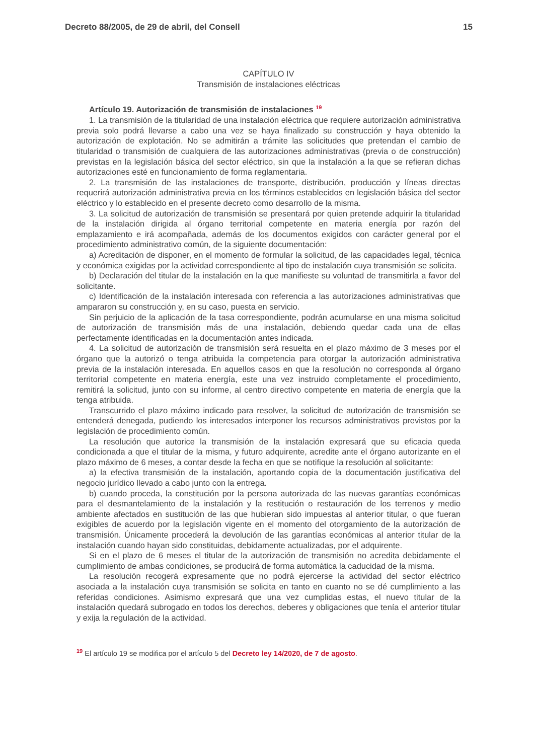Decreto 88/2005, de 29 de abril, del Consell 15
CAPÍTULO IV
Transmisión de instalaciones eléctricas
Artículo 19. Autorización de transmisión de instalaciones <sup>19</sup>
1. La transmisión de la titularidad de una instalación eléctrica que requiere autorización administrativa previa solo podrá llevarse a cabo una vez se haya finalizado su construcción y haya obtenido la autorización de explotación. No se admitirán a trámite las solicitudes que pretendan el cambio de titularidad o transmisión de cualquiera de las autorizaciones administrativas (previa o de construcción) previstas en la legislación básica del sector eléctrico, sin que la instalación a la que se refieran dichas autorizaciones esté en funcionamiento de forma reglamentaria.
2. La transmisión de las instalaciones de transporte, distribución, producción y líneas directas requerirá autorización administrativa previa en los términos establecidos en legislación básica del sector eléctrico y lo establecido en el presente decreto como desarrollo de la misma.
3. La solicitud de autorización de transmisión se presentará por quien pretende adquirir la titularidad de la instalación dirigida al órgano territorial competente en materia energía por razón del emplazamiento e irá acompañada, además de los documentos exigidos con carácter general por el procedimiento administrativo común, de la siguiente documentación:
a) Acreditación de disponer, en el momento de formular la solicitud, de las capacidades legal, técnica y económica exigidas por la actividad correspondiente al tipo de instalación cuya transmisión se solicita.
b) Declaración del titular de la instalación en la que manifieste su voluntad de transmitirla a favor del solicitante.
c) Identificación de la instalación interesada con referencia a las autorizaciones administrativas que ampararon su construcción y, en su caso, puesta en servicio.
Sin perjuicio de la aplicación de la tasa correspondiente, podrán acumularse en una misma solicitud de autorización de transmisión más de una instalación, debiendo quedar cada una de ellas perfectamente identificadas en la documentación antes indicada.
4. La solicitud de autorización de transmisión será resuelta en el plazo máximo de 3 meses por el órgano que la autorizó o tenga atribuida la competencia para otorgar la autorización administrativa previa de la instalación interesada. En aquellos casos en que la resolución no corresponda al órgano territorial competente en materia energía, este una vez instruido completamente el procedimiento, remitirá la solicitud, junto con su informe, al centro directivo competente en materia de energía que la tenga atribuida.
Transcurrido el plazo máximo indicado para resolver, la solicitud de autorización de transmisión se entenderá denegada, pudiendo los interesados interponer los recursos administrativos previstos por la legislación de procedimiento común.
La resolución que autorice la transmisión de la instalación expresará que su eficacia queda condicionada a que el titular de la misma, y futuro adquirente, acredite ante el órgano autorizante en el plazo máximo de 6 meses, a contar desde la fecha en que se notifique la resolución al solicitante:
a) la efectiva transmisión de la instalación, aportando copia de la documentación justificativa del negocio jurídico llevado a cabo junto con la entrega.
b) cuando proceda, la constitución por la persona autorizada de las nuevas garantías económicas para el desmantelamiento de la instalación y la restitución o restauración de los terrenos y medio ambiente afectados en sustitución de las que hubieran sido impuestas al anterior titular, o que fueran exigibles de acuerdo por la legislación vigente en el momento del otorgamiento de la autorización de transmisión. Únicamente procederá la devolución de las garantías económicas al anterior titular de la instalación cuando hayan sido constituidas, debidamente actualizadas, por el adquirente.
Si en el plazo de 6 meses el titular de la autorización de transmisión no acredita debidamente el cumplimiento de ambas condiciones, se producirá de forma automática la caducidad de la misma.
La resolución recogerá expresamente que no podrá ejercerse la actividad del sector eléctrico asociada a la instalación cuya transmisión se solicita en tanto en cuanto no se dé cumplimiento a las referidas condiciones. Asimismo expresará que una vez cumplidas estas, el nuevo titular de la instalación quedará subrogado en todos los derechos, deberes y obligaciones que tenía el anterior titular y exija la regulación de la actividad.
<sup>19</sup> El artículo 19 se modifica por el artículo 5 del Decreto ley 14/2020, de 7 de agosto.